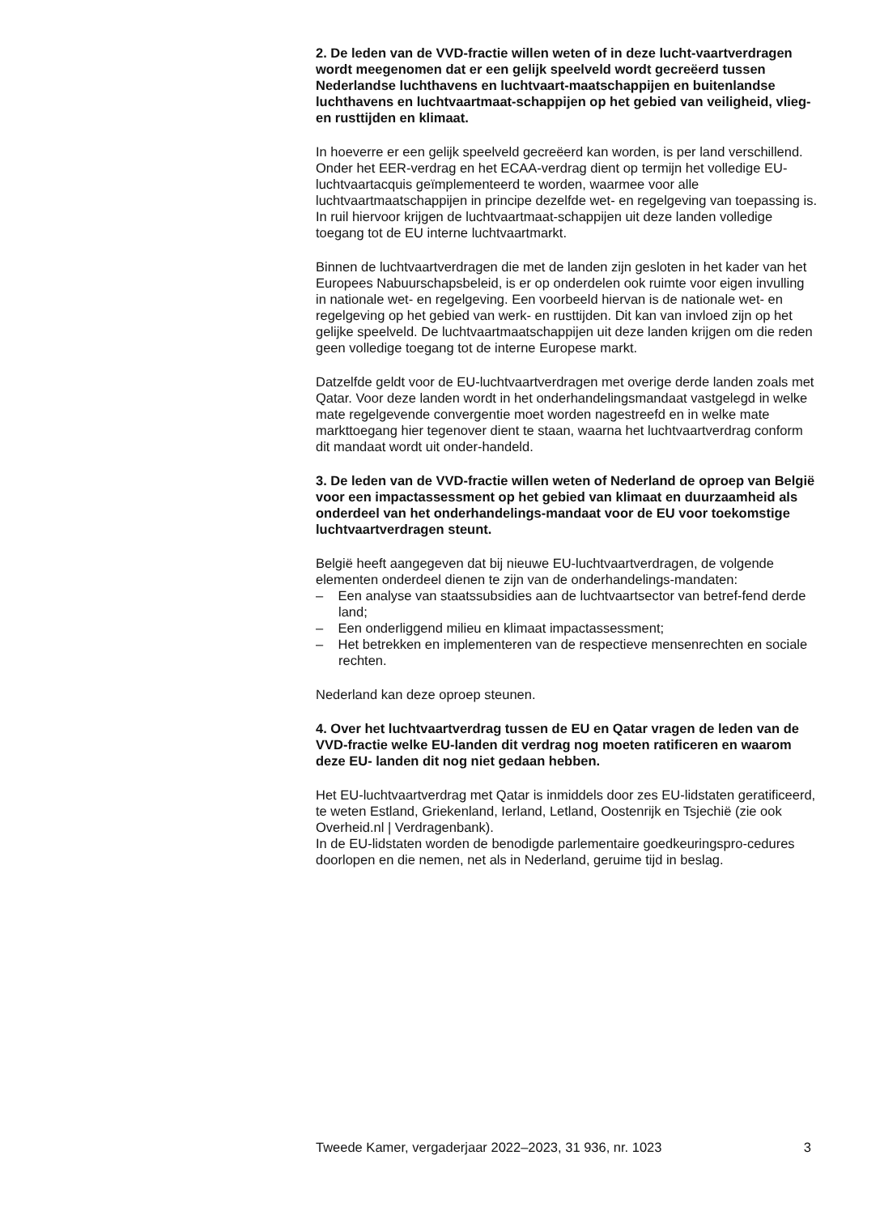2. De leden van de VVD-fractie willen weten of in deze lucht-vaartverdragen wordt meegenomen dat er een gelijk speelveld wordt gecreëerd tussen Nederlandse luchthavens en luchtvaart-maatschappijen en buitenlandse luchthavens en luchtvaartmaat-schappijen op het gebied van veiligheid, vlieg- en rusttijden en klimaat.
In hoeverre er een gelijk speelveld gecreëerd kan worden, is per land verschillend. Onder het EER-verdrag en het ECAA-verdrag dient op termijn het volledige EU-luchtvaartacquis geïmplementeerd te worden, waarmee voor alle luchtvaartmaatschappijen in principe dezelfde wet- en regelgeving van toepassing is. In ruil hiervoor krijgen de luchtvaartmaat-schappijen uit deze landen volledige toegang tot de EU interne luchtvaartmarkt.
Binnen de luchtvaartverdragen die met de landen zijn gesloten in het kader van het Europees Nabuurschapsbeleid, is er op onderdelen ook ruimte voor eigen invulling in nationale wet- en regelgeving. Een voorbeeld hiervan is de nationale wet- en regelgeving op het gebied van werk- en rusttijden. Dit kan van invloed zijn op het gelijke speelveld. De luchtvaartmaatschappijen uit deze landen krijgen om die reden geen volledige toegang tot de interne Europese markt.
Datzelfde geldt voor de EU-luchtvaartverdragen met overige derde landen zoals met Qatar. Voor deze landen wordt in het onderhandelingsmandaat vastgelegd in welke mate regelgevende convergentie moet worden nagestreefd en in welke mate markttoegang hier tegenover dient te staan, waarna het luchtvaartverdrag conform dit mandaat wordt uit onder-handeld.
3. De leden van de VVD-fractie willen weten of Nederland de oproep van België voor een impactassessment op het gebied van klimaat en duurzaamheid als onderdeel van het onderhandelings-mandaat voor de EU voor toekomstige luchtvaartverdragen steunt.
België heeft aangegeven dat bij nieuwe EU-luchtvaartverdragen, de volgende elementen onderdeel dienen te zijn van de onderhandelings-mandaten:
– Een analyse van staatssubsidies aan de luchtvaartsector van betref-fend derde land;
– Een onderliggend milieu en klimaat impactassessment;
– Het betrekken en implementeren van de respectieve mensenrechten en sociale rechten.
Nederland kan deze oproep steunen.
4. Over het luchtvaartverdrag tussen de EU en Qatar vragen de leden van de VVD-fractie welke EU-landen dit verdrag nog moeten ratificeren en waarom deze EU- landen dit nog niet gedaan hebben.
Het EU-luchtvaartverdrag met Qatar is inmiddels door zes EU-lidstaten geratificeerd, te weten Estland, Griekenland, Ierland, Letland, Oostenrijk en Tsjechië (zie ook Overheid.nl | Verdragenbank).
In de EU-lidstaten worden de benodigde parlementaire goedkeuringspro-cedures doorlopen en die nemen, net als in Nederland, geruime tijd in beslag.
Tweede Kamer, vergaderjaar 2022–2023, 31 936, nr. 1023 3